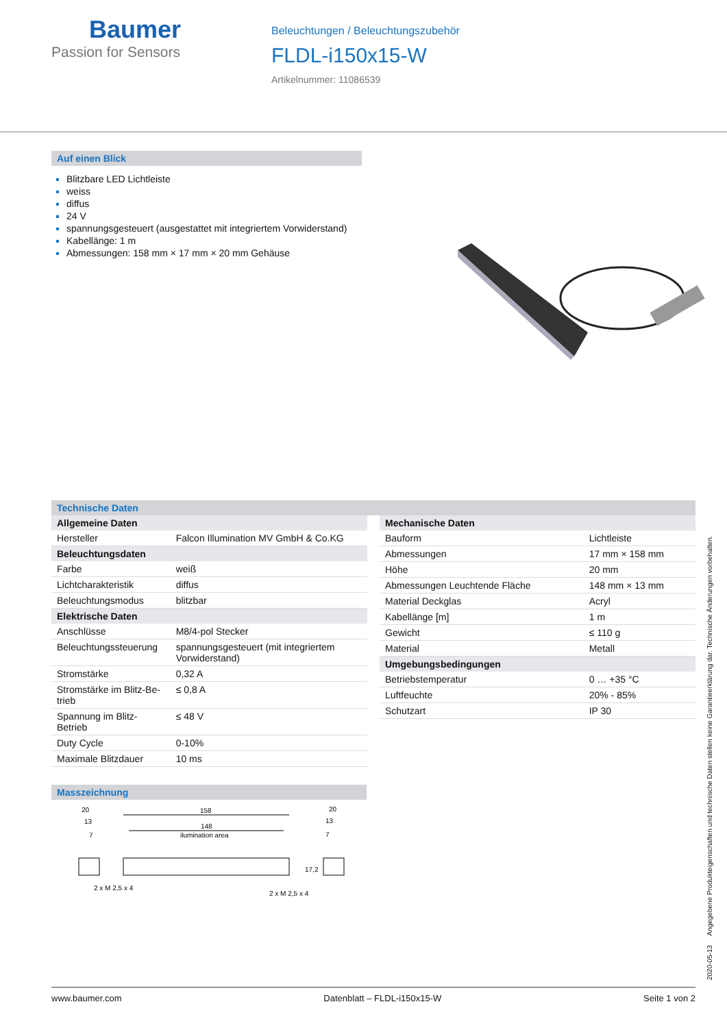Baumer
Passion for Sensors
Beleuchtungen / Beleuchtungszubehör
FLDL-i150x15-W
Artikelnummer: 11086539
Auf einen Blick
Blitzbare LED Lichtleiste
weiss
diffus
24 V
spannungsgesteuert (ausgestattet mit integriertem Vorwiderstand)
Kabellänge: 1 m
Abmessungen: 158 mm × 17 mm × 20 mm Gehäuse
Technische Daten
| Allgemeine Daten | |
| Hersteller | Falcon Illumination MV GmbH & Co.KG |
| Beleuchtungsdaten | |
| Farbe | weiß |
| Lichtcharakteristik | diffus |
| Beleuchtungsmodus | blitzbar |
| Elektrische Daten | |
| Anschlüsse | M8/4-pol Stecker |
| Beleuchtungssteuerung | spannungsgesteuert (mit integriertem Vorwiderstand) |
| Stromstärke | 0,32 A |
| Stromstärke im Blitz-Be- trieb | ≤ 0,8 A |
| Spannung im Blitz-Betrieb | ≤ 48 V |
| Duty Cycle | 0-10% |
| Maximale Blitzdauer | 10 ms |
| Mechanische Daten | |
| Bauform | Lichtleiste |
| Abmessungen | 17 mm × 158 mm |
| Höhe | 20 mm |
| Abmessungen Leuchtende Fläche | 148 mm × 13 mm |
| Material Deckglas | Acryl |
| Kabellänge [m] | 1 m |
| Gewicht | ≤ 110 g |
| Material | Metall |
| Umgebungsbedingungen | |
| Betriebstemperatur | 0 … +35 °C |
| Luftfeuchte | 20% - 85% |
| Schutzart | IP 30 |
Masszeichnung
20
13
7
158
148
ilumination area
20
13
7
17,2
2 x M 2,5 x 4
2 x M 2,5 x 4
2020-05-13 Angegebene Produkteigenschaften und technische Daten stellen keine Garantieerklärung dar. Technische Änderungen vorbehalten.
www.baumer.com Datenblatt – FLDL-i150x15-W Seite 1 von 2